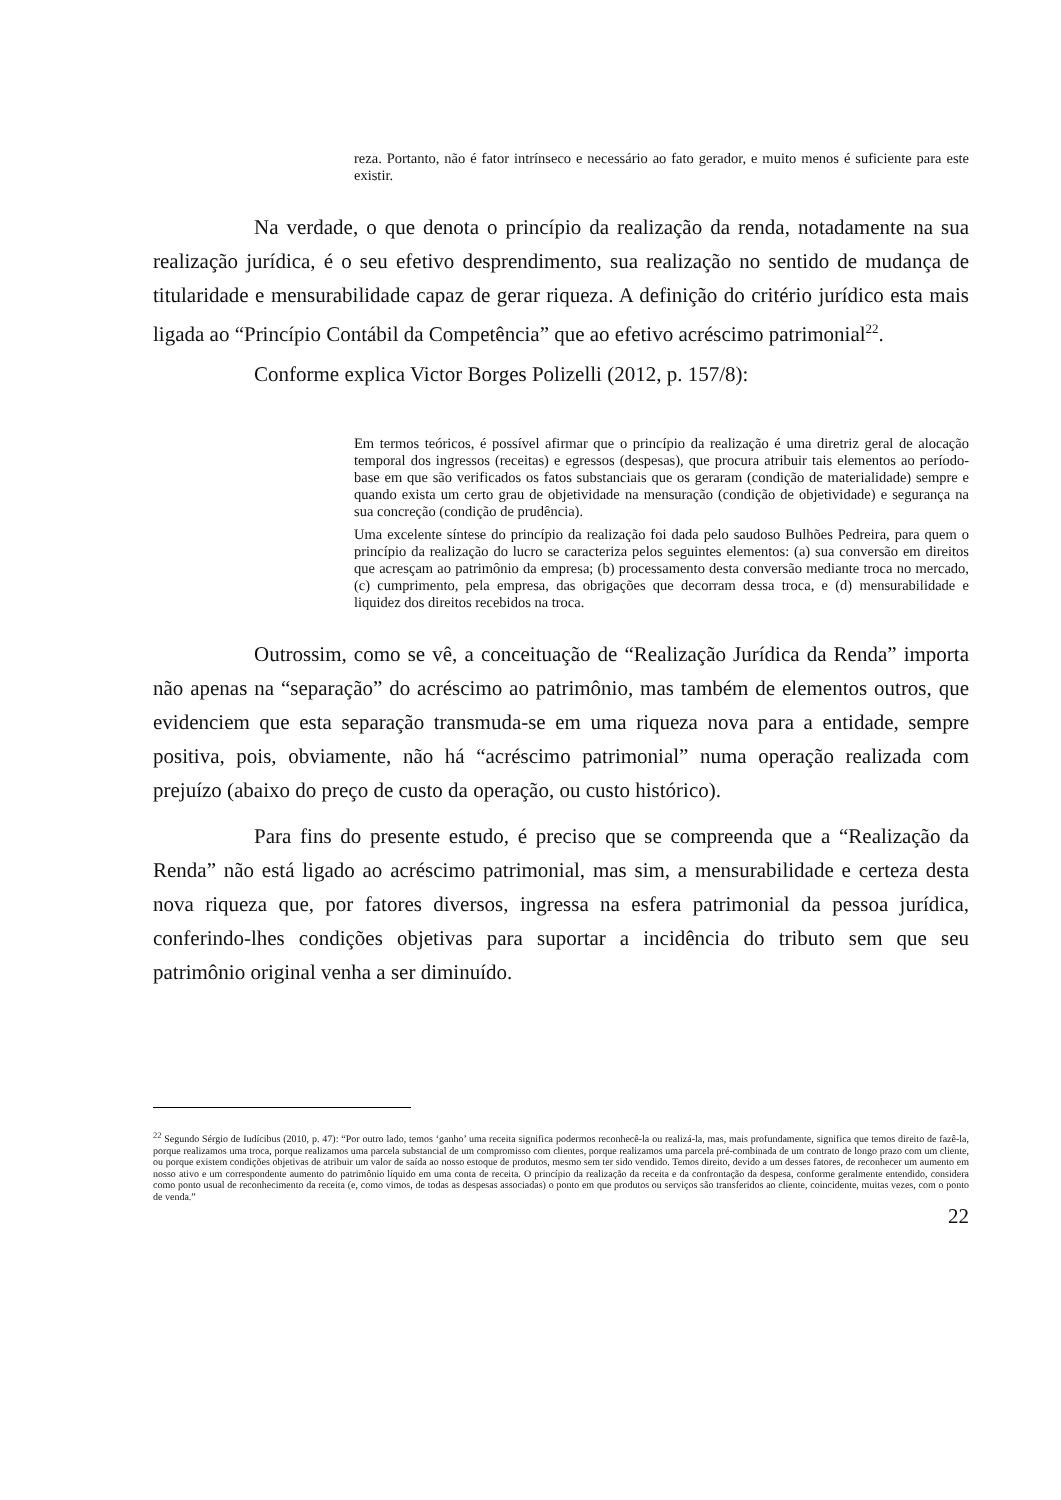reza. Portanto, não é fator intrínseco e necessário ao fato gerador, e muito menos é suficiente para este existir.
Na verdade, o que denota o princípio da realização da renda, notadamente na sua realização jurídica, é o seu efetivo desprendimento, sua realização no sentido de mudança de titularidade e mensurabilidade capaz de gerar riqueza. A definição do critério jurídico esta mais ligada ao “Princípio Contábil da Competência” que ao efetivo acréscimo patrimonial<sup>22</sup>.
Conforme explica Victor Borges Polizelli (2012, p. 157/8):
Em termos teóricos, é possível afirmar que o princípio da realização é uma diretriz geral de alocação temporal dos ingressos (receitas) e egressos (despesas), que procura atribuir tais elementos ao período-base em que são verificados os fatos substanciais que os geraram (condição de materialidade) sempre e quando exista um certo grau de objetividade na mensuração (condição de objetividade) e segurança na sua concreção (condição de prudência).
Uma excelente síntese do princípio da realização foi dada pelo saudoso Bulhões Pedreira, para quem o princípio da realização do lucro se caracteriza pelos seguintes elementos: (a) sua conversão em direitos que acresçam ao patrimônio da empresa; (b) processamento desta conversão mediante troca no mercado, (c) cumprimento, pela empresa, das obrigações que decorram dessa troca, e (d) mensurabilidade e liquidez dos direitos recebidos na troca.
Outrossim, como se vê, a conceituação de “Realização Jurídica da Renda” importa não apenas na “separação” do acréscimo ao patrimônio, mas também de elementos outros, que evidenciem que esta separação transmuda-se em uma riqueza nova para a entidade, sempre positiva, pois, obviamente, não há “acréscimo patrimonial” numa operação realizada com prejuízo (abaixo do preço de custo da operação, ou custo histórico).
Para fins do presente estudo, é preciso que se compreenda que a “Realização da Renda” não está ligado ao acréscimo patrimonial, mas sim, a mensurabilidade e certeza desta nova riqueza que, por fatores diversos, ingressa na esfera patrimonial da pessoa jurídica, conferindo-lhes condições objetivas para suportar a incidência do tributo sem que seu patrimônio original venha a ser diminuído.
<sup>22</sup> Segundo Sérgio de Iudícibus (2010, p. 47): “Por outro lado, temos ‘ganho’ uma receita significa podermos reconhecê-la ou realizá-la, mas, mais profundamente, significa que temos direito de fazê-la, porque realizamos uma troca, porque realizamos uma parcela substancial de um compromisso com clientes, porque realizamos uma parcela pré-combinada de um contrato de longo prazo com um cliente, ou porque existem condições objetivas de atribuir um valor de saída ao nosso estoque de produtos, mesmo sem ter sido vendido. Temos direito, devido a um desses fatores, de reconhecer um aumento em nosso ativo e um correspondente aumento do patrimônio líquido em uma conta de receita. O princípio da realização da receita e da confrontação da despesa, conforme geralmente entendido, considera como ponto usual de reconhecimento da receita (e, como vimos, de todas as despesas associadas) o ponto em que produtos ou serviços são transferidos ao cliente, coincidente, muitas vezes, com o ponto de venda.”
22